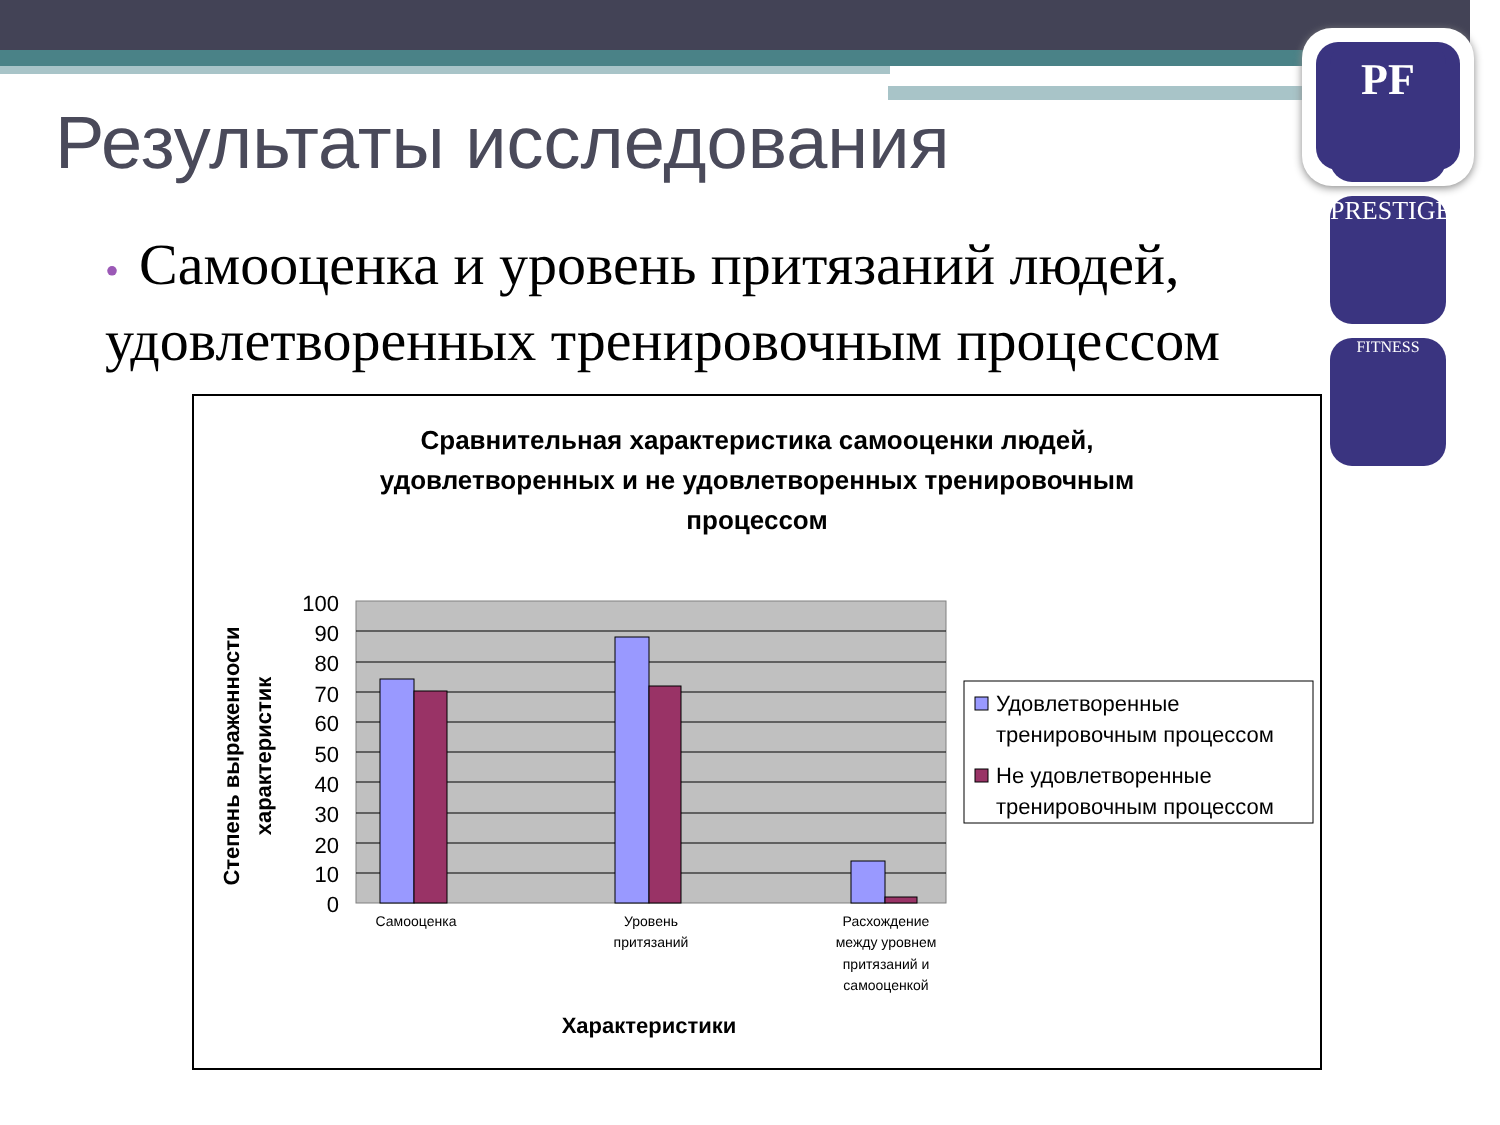PF
PRESTIGE
FITNESS
Результаты исследования
• Самооценка и уровень притязаний людей, удовлетворенных тренировочным процессом
Сравнительная характеристика самооценки людей, удовлетворенных и не удовлетворенных тренировочным процессом
100
90
80
70
60
50
40
30
20
10
0
Самооценка
Уровень
притязаний
Расхождение
между уровнем
притязаний и
самооценкой
Характеристики
Степень выраженности
характеристик
Удовлетворенные
тренировочным процессом
Не удовлетворенные
тренировочным процессом